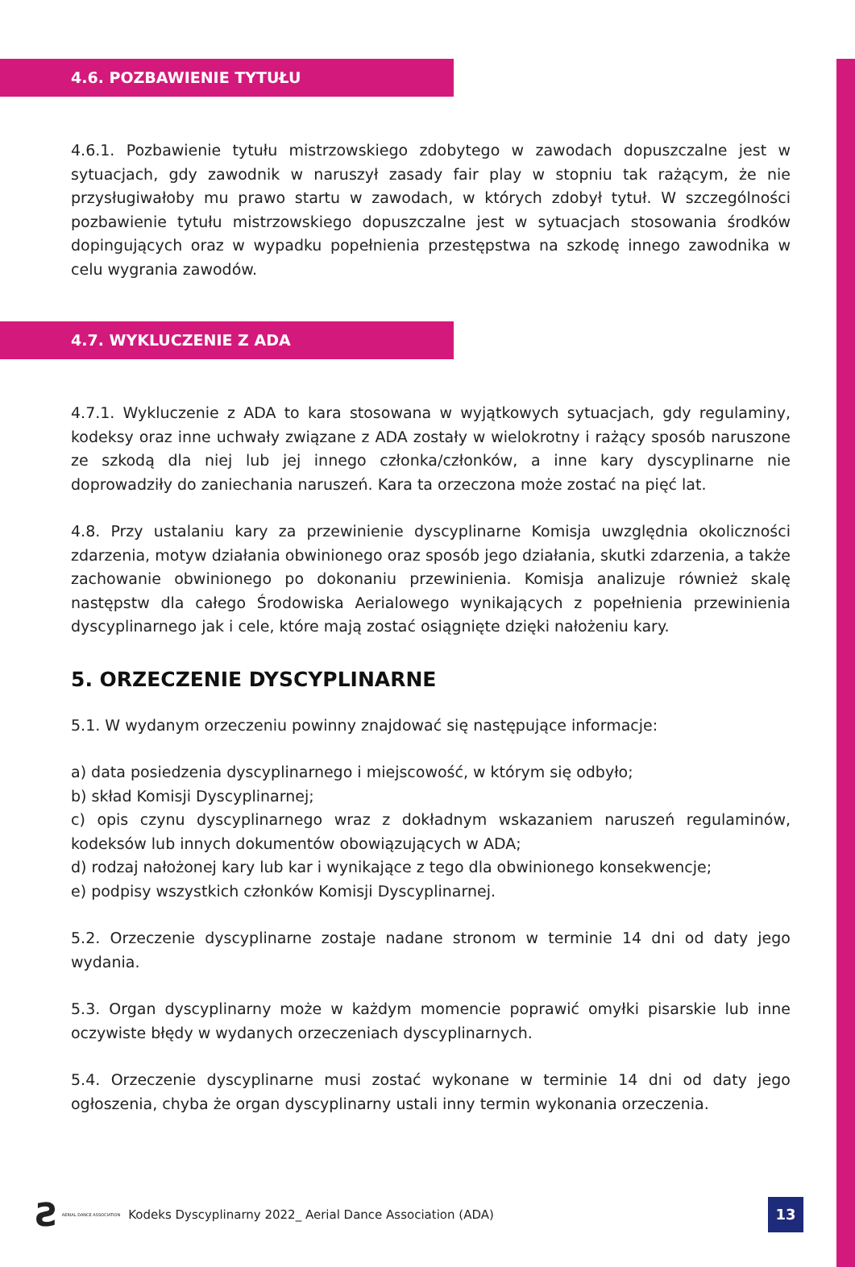4.6. POZBAWIENIE TYTUŁU
4.6.1. Pozbawienie tytułu mistrzowskiego zdobytego w zawodach dopuszczalne jest w sytuacjach, gdy zawodnik w naruszył zasady fair play w stopniu tak rażącym, że nie przysługiwałoby mu prawo startu w zawodach, w których zdobył tytuł. W szczególności pozbawienie tytułu mistrzowskiego dopuszczalne jest w sytuacjach stosowania środków dopingujących oraz w wypadku popełnienia przestępstwa na szkodę innego zawodnika w celu wygrania zawodów.
4.7. WYKLUCZENIE Z ADA
4.7.1. Wykluczenie z ADA to kara stosowana w wyjątkowych sytuacjach, gdy regulaminy, kodeksy oraz inne uchwały związane z ADA zostały w wielokrotny i rażący sposób naruszone ze szkodą dla niej lub jej innego członka/członków, a inne kary dyscyplinarne nie doprowadziły do zaniechania naruszeń. Kara ta orzeczona może zostać na pięć lat.
4.8. Przy ustalaniu kary za przewinienie dyscyplinarne Komisja uwzględnia okoliczności zdarzenia, motyw działania obwinionego oraz sposób jego działania, skutki zdarzenia, a także zachowanie obwinionego po dokonaniu przewinienia. Komisja analizuje również skalę następstw dla całego Środowiska Aerialowego wynikających z popełnienia przewinienia dyscyplinarnego jak i cele, które mają zostać osiągnięte dzięki nałożeniu kary.
5. ORZECZENIE DYSCYPLINARNE
5.1. W wydanym orzeczeniu powinny znajdować się następujące informacje:
a) data posiedzenia dyscyplinarnego i miejscowość, w którym się odbyło;
b) skład Komisji Dyscyplinarnej;
c) opis czynu dyscyplinarnego wraz z dokładnym wskazaniem naruszeń regulaminów, kodeksów lub innych dokumentów obowiązujących w ADA;
d) rodzaj nałożonej kary lub kar i wynikające z tego dla obwinionego konsekwencje;
e) podpisy wszystkich członków Komisji Dyscyplinarnej.
5.2. Orzeczenie dyscyplinarne zostaje nadane stronom w terminie 14 dni od daty jego wydania.
5.3. Organ dyscyplinarny może w każdym momencie poprawić omyłki pisarskie lub inne oczywiste błędy w wydanych orzeczeniach dyscyplinarnych.
5.4. Orzeczenie dyscyplinarne musi zostać wykonane w terminie 14 dni od daty jego ogłoszenia, chyba że organ dyscyplinarny ustali inny termin wykonania orzeczenia.
Ƨ AERIAL DANCE ASSOCIATION Kodeks Dyscyplinarny 2022_ Aerial Dance Association (ADA) 13